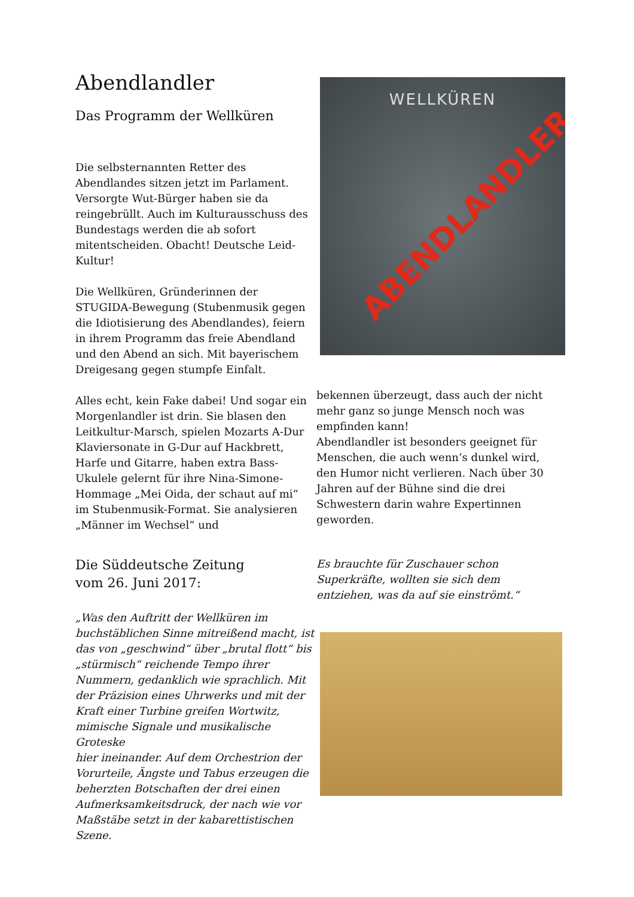Abendlandler
Das Programm der Wellküren
Die selbsternannten Retter des Abendlandes sitzen jetzt im Parlament. Versorgte Wut-Bürger haben sie da reingebrüllt. Auch im Kulturausschuss des Bundestags werden die ab sofort mitentscheiden. Obacht! Deutsche Leid-Kultur!
Die Wellküren, Gründerinnen der STUGIDA-Bewegung (Stubenmusik gegen die Idiotisierung des Abendlandes), feiern in ihrem Programm das freie Abendland und den Abend an sich. Mit bayerischem Dreigesang gegen stumpfe Einfalt.
Alles echt, kein Fake dabei! Und sogar ein Morgenlandler ist drin. Sie blasen den Leitkultur-Marsch, spielen Mozarts A-Dur Klaviersonate in G-Dur auf Hackbrett, Harfe und Gitarre, haben extra Bass-Ukulele gelernt für ihre Nina-Simone-Hommage „Mei Oida, der schaut auf mi“ im Stubenmusik-Format. Sie analysieren „Männer im Wechsel“ und
WELLKÜREN
ABENDLANDLER
bekennen überzeugt, dass auch der nicht mehr ganz so junge Mensch noch was empfinden kann!
Abendlandler ist besonders geeignet für Menschen, die auch wenn’s dunkel wird, den Humor nicht verlieren. Nach über 30 Jahren auf der Bühne sind die drei Schwestern darin wahre Expertinnen geworden.
Die Süddeutsche Zeitung
vom 26. Juni 2017:
„Was den Auftritt der Wellküren im buchstäblichen Sinne mitreißend macht, ist das von „geschwind“ über „brutal flott“ bis „stürmisch“ reichende Tempo ihrer Nummern, gedanklich wie sprachlich. Mit der Präzision eines Uhrwerks und mit der Kraft einer Turbine greifen Wortwitz, mimische Signale und musikalische Groteske
hier ineinander. Auf dem Orchestrion der Vorurteile, Ängste und Tabus erzeugen die beherzten Botschaften der drei einen Aufmerksamkeitsdruck, der nach wie vor Maßstäbe setzt in der kabarettistischen Szene.
Es brauchte für Zuschauer schon Superkräfte, wollten sie sich dem entziehen, was da auf sie einströmt.“